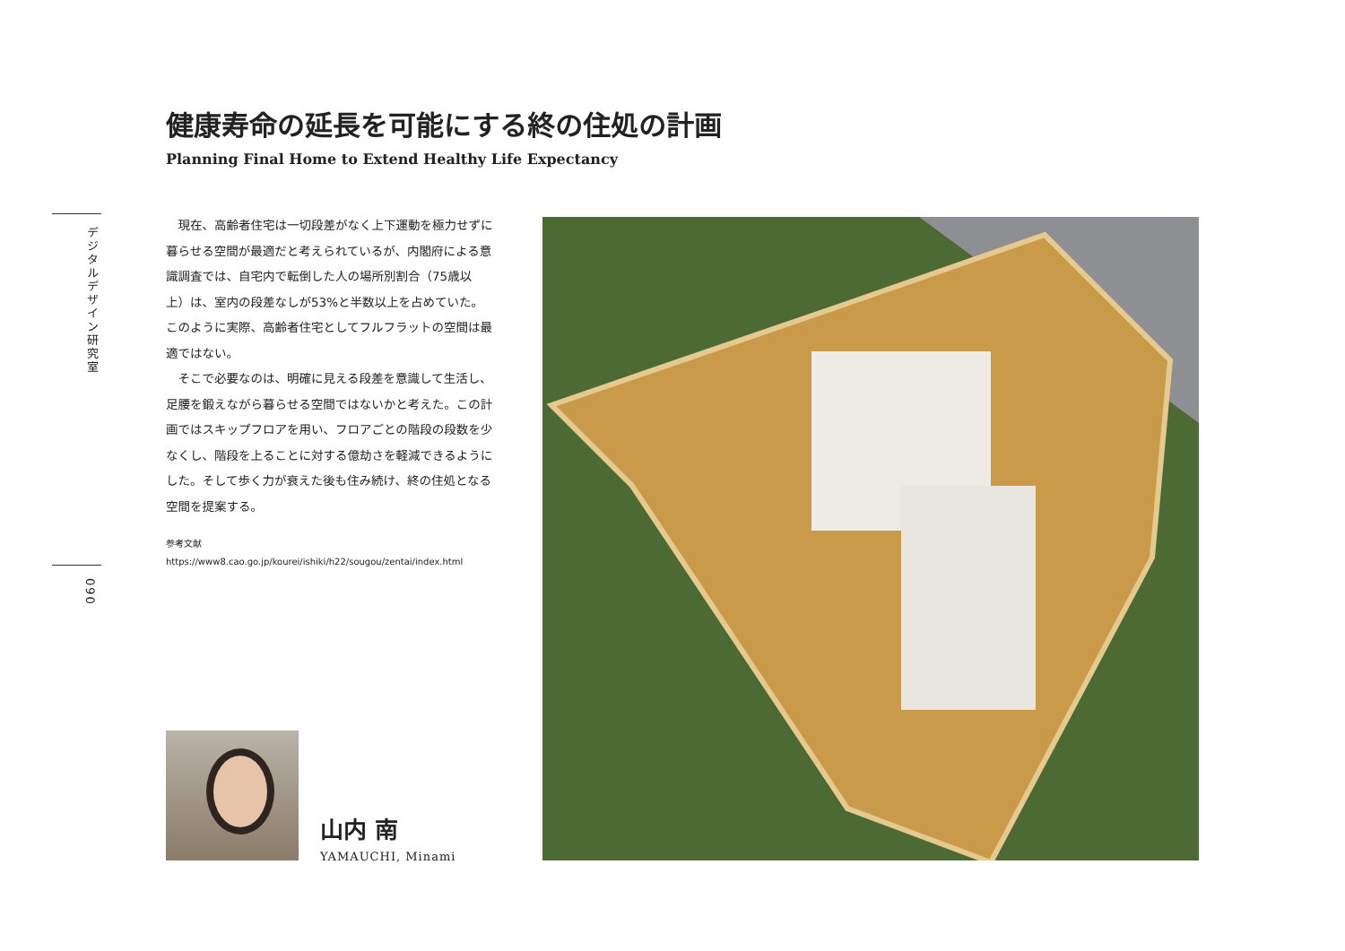デジタルデザイン研究室
090
健康寿命の延長を可能にする終の住処の計画
Planning Final Home to Extend Healthy Life Expectancy
現在、高齢者住宅は一切段差がなく上下運動を極力せずに暮らせる空間が最適だと考えられているが、内閣府による意識調査では、自宅内で転倒した人の場所別割合（75歳以上）は、室内の段差なしが53%と半数以上を占めていた。このように実際、高齢者住宅としてフルフラットの空間は最適ではない。
そこで必要なのは、明確に見える段差を意識して生活し、足腰を鍛えながら暮らせる空間ではないかと考えた。この計画ではスキップフロアを用い、フロアごとの階段の段数を少なくし、階段を上ることに対する億劫さを軽減できるようにした。そして歩く力が衰えた後も住み続け、終の住処となる空間を提案する。
参考文献
https://www8.cao.go.jp/kourei/ishiki/h22/sougou/zentai/index.html
山内 南
YAMAUCHI, Minami